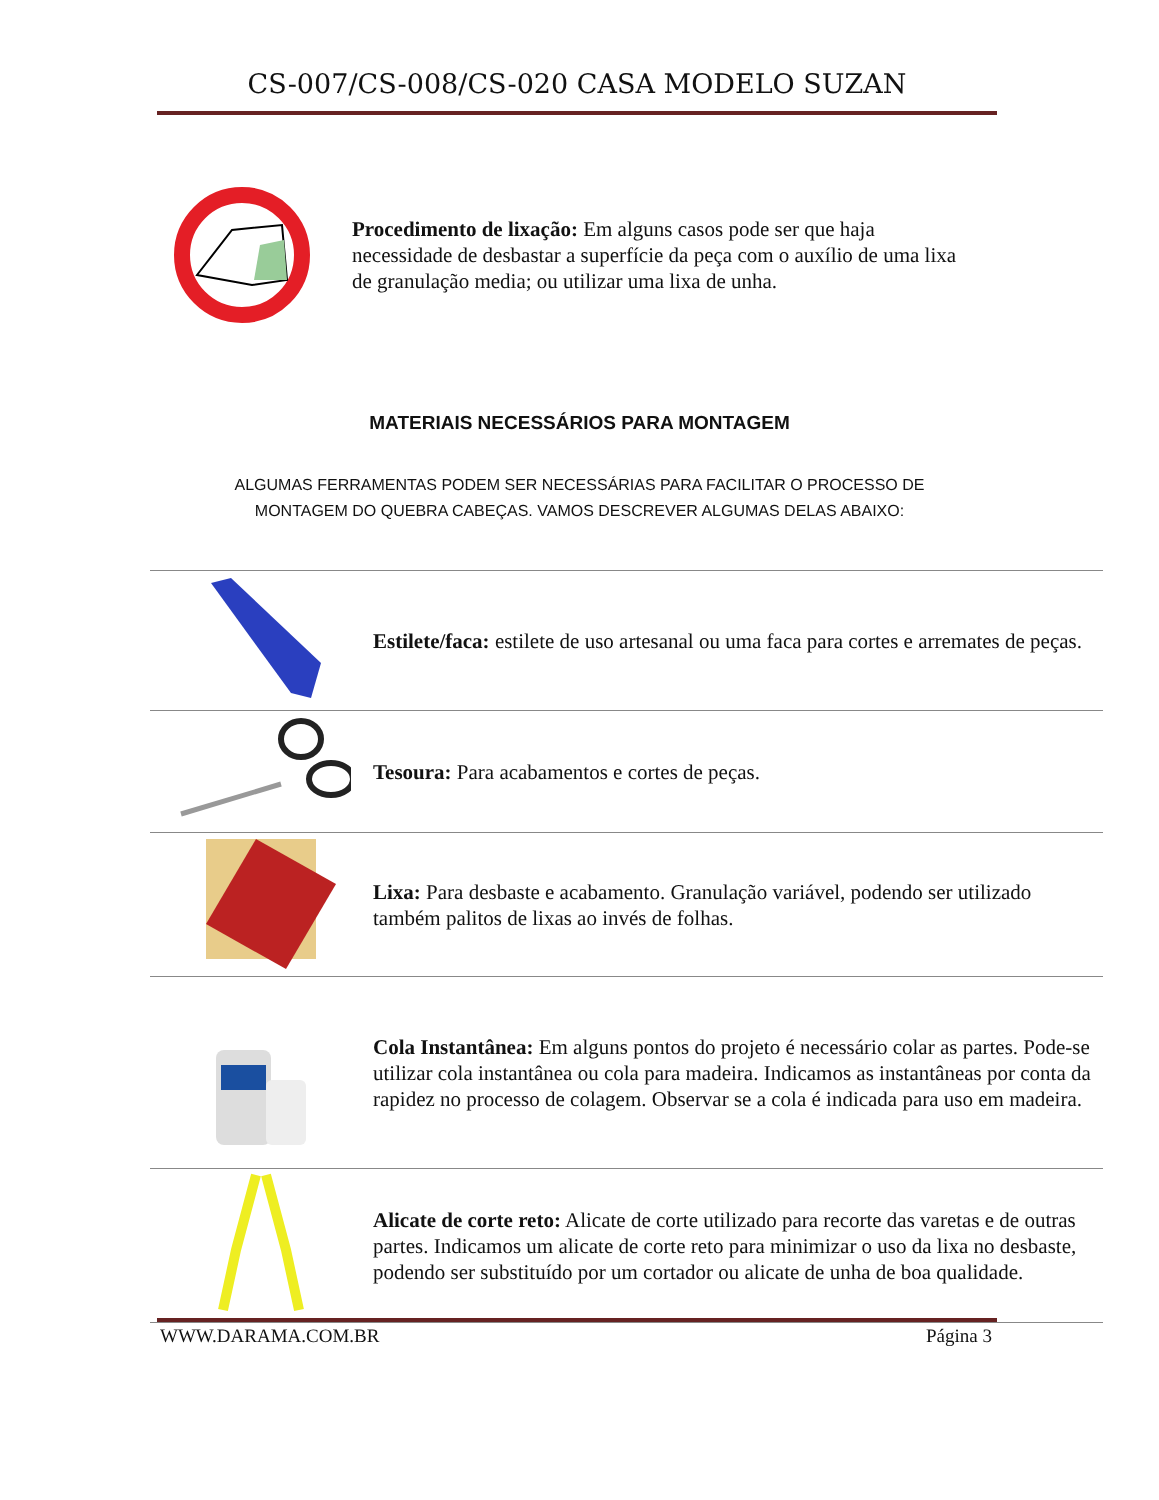CS-007/CS-008/CS-020 CASA MODELO SUZAN
Procedimento de lixação: Em alguns casos pode ser que haja necessidade de desbastar a superfície da peça com o auxílio de uma lixa de granulação media; ou utilizar uma lixa de unha.
MATERIAIS NECESSÁRIOS PARA MONTAGEM
ALGUMAS FERRAMENTAS PODEM SER NECESSÁRIAS PARA FACILITAR O PROCESSO DE
MONTAGEM DO QUEBRA CABEÇAS. VAMOS DESCREVER ALGUMAS DELAS ABAIXO:
| | Estilete/faca: estilete de uso artesanal ou uma faca para cortes e arremates de peças. |
| | Tesoura: Para acabamentos e cortes de peças. |
| | Lixa: Para desbaste e acabamento. Granulação variável, podendo ser utilizado também palitos de lixas ao invés de folhas. |
| | Cola Instantânea: Em alguns pontos do projeto é necessário colar as partes. Pode-se utilizar cola instantânea ou cola para madeira. Indicamos as instantâneas por conta da rapidez no processo de colagem. Observar se a cola é indicada para uso em madeira. |
| | Alicate de corte reto: Alicate de corte utilizado para recorte das varetas e de outras partes. Indicamos um alicate de corte reto para minimizar o uso da lixa no desbaste, podendo ser substituído por um cortador ou alicate de unha de boa qualidade. |
WWW.DARAMA.COM.BR Página 3